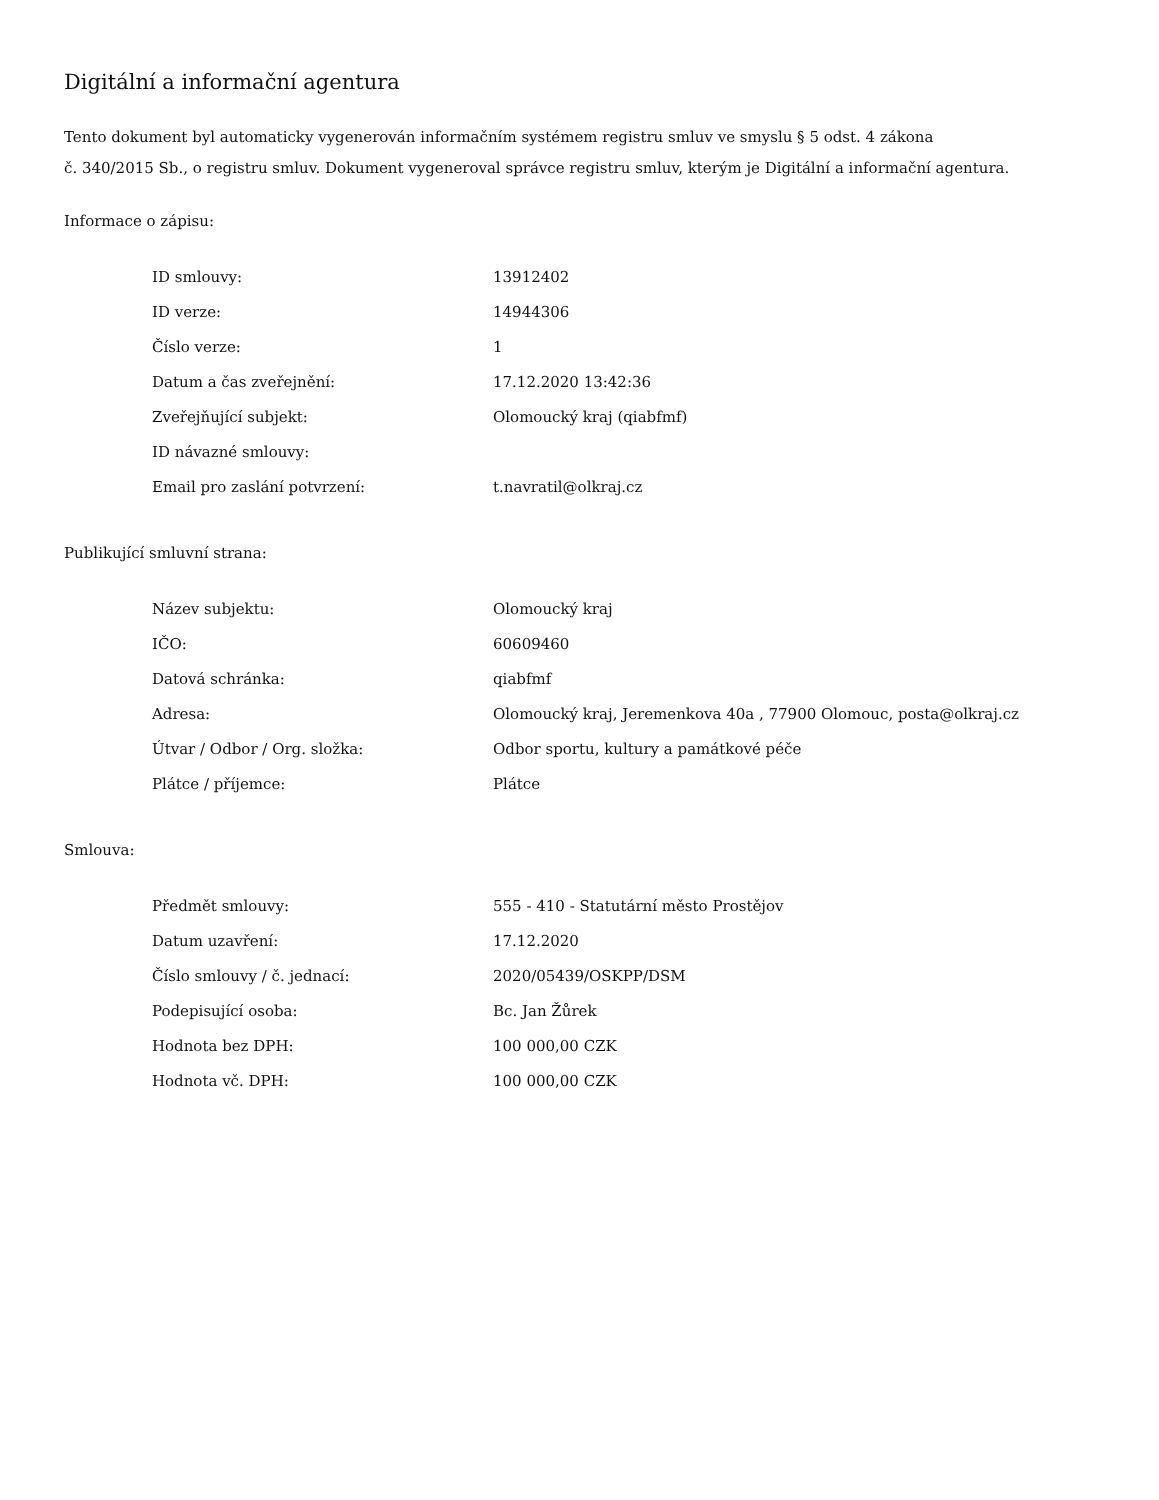Digitální a informační agentura
Tento dokument byl automaticky vygenerován informačním systémem registru smluv ve smyslu § 5 odst. 4 zákona
č. 340/2015 Sb., o registru smluv. Dokument vygeneroval správce registru smluv, kterým je Digitální a informační agentura.
Informace o zápisu:
| ID smlouvy: | 13912402 |
| ID verze: | 14944306 |
| Číslo verze: | 1 |
| Datum a čas zveřejnění: | 17.12.2020 13:42:36 |
| Zveřejňující subjekt: | Olomoucký kraj (qiabfmf) |
| ID návazné smlouvy: | |
| Email pro zaslání potvrzení: | t.navratil@olkraj.cz |
Publikující smluvní strana:
| Název subjektu: | Olomoucký kraj |
| IČO: | 60609460 |
| Datová schránka: | qiabfmf |
| Adresa: | Olomoucký kraj, Jeremenkova 40a , 77900 Olomouc, posta@olkraj.cz |
| Útvar / Odbor / Org. složka: | Odbor sportu, kultury a památkové péče |
| Plátce / příjemce: | Plátce |
Smlouva:
| Předmět smlouvy: | 555 - 410 - Statutární město Prostějov |
| Datum uzavření: | 17.12.2020 |
| Číslo smlouvy / č. jednací: | 2020/05439/OSKPP/DSM |
| Podepisující osoba: | Bc. Jan Žůrek |
| Hodnota bez DPH: | 100 000,00 CZK |
| Hodnota vč. DPH: | 100 000,00 CZK |